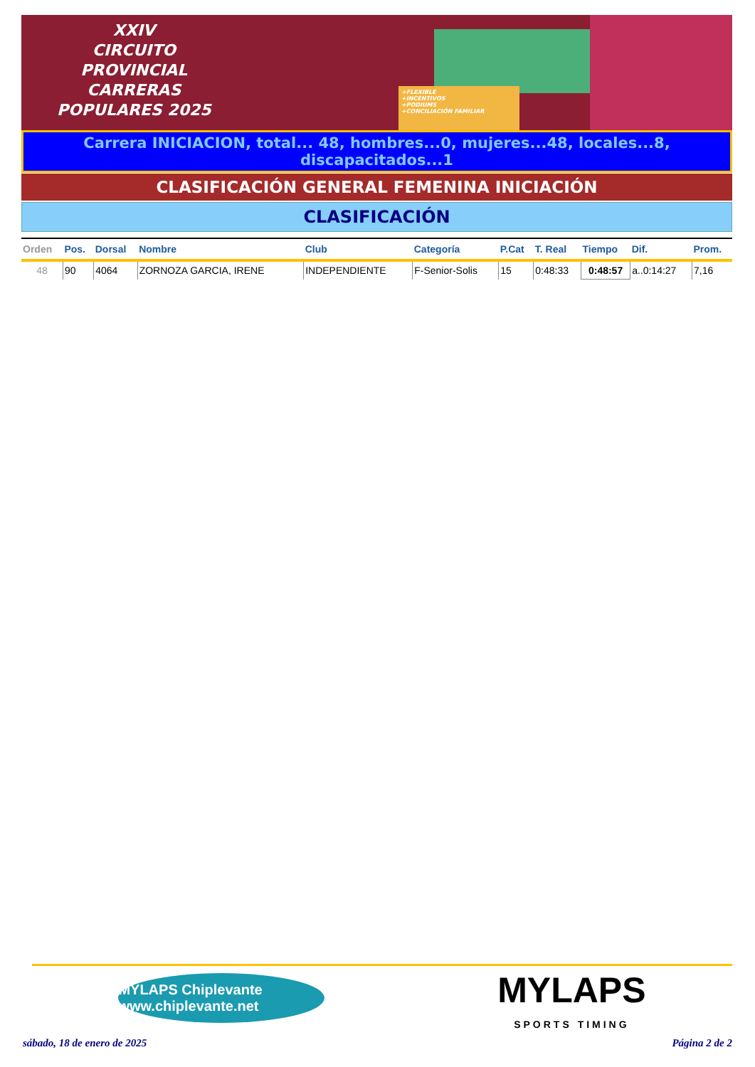XXIV
CIRCUITO
PROVINCIAL
CARRERAS
POPULARES 2025
+FLEXIBLE
+INCENTIVOS
+PODIUMS
+CONCILIACIÓN FAMILIAR
Carrera INICIACION, total... 48, hombres...0, mujeres...48, locales...8, discapacitados...1
CLASIFICACIÓN GENERAL FEMENINA INICIACIÓN
CLASIFICACIÓN
| Orden | Pos. | Dorsal | Nombre | Club | Categoría | P.Cat | T. Real | Tiempo | Dif. | Prom. |
| --- | --- | --- | --- | --- | --- | --- | --- | --- | --- | --- |
| 48 | 90 | 4064 | ZORNOZA GARCIA, IRENE | INDEPENDIENTE | F-Senior-Solis | 15 | 0:48:33 | 0:48:57 | a..0:14:27 | 7,16 |
MYLAPS Chiplevante www.chiplevante.net
MYLAPS
SPORTS TIMING
sábado, 18 de enero de 2025 Página 2 de 2